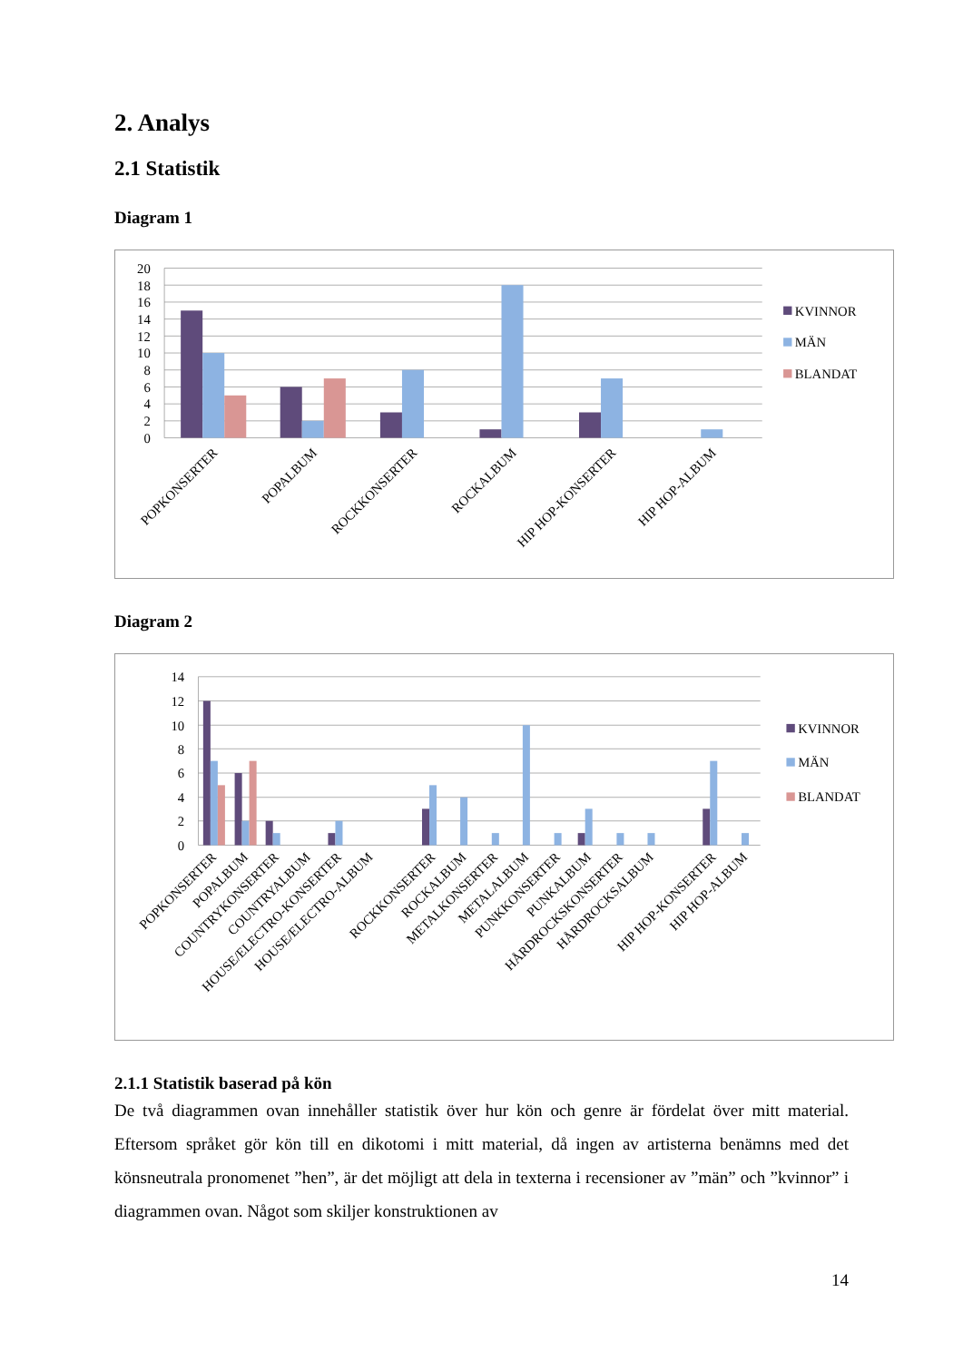2. Analys
2.1 Statistik
Diagram 1
20
18
16
14
12
10
8
6
4
2
0
POPKONSERTER
POPALBUM
ROCKKONSERTER
ROCKALBUM
HIP HOP-KONSERTER
HIP HOP-ALBUM
KVINNOR
MÄN
BLANDAT
Diagram 2
14
12
10
8
6
4
2
0
POPKONSERTER
POPALBUM
COUNTRYKONSERTER
COUNTRYALBUM
HOUSE/ELECTRO-KONSERTER
HOUSE/ELECTRO-ALBUM
ROCKKONSERTER
ROCKALBUM
METALKONSERTER
METALALBUM
PUNKKONSERTER
PUNKALBUM
HÅRDROCKSKONSERTER
HÅRDROCKSALBUM
HIP HOP-KONSERTER
HIP HOP-ALBUM
KVINNOR
MÄN
BLANDAT
2.1.1 Statistik baserad på kön
De två diagrammen ovan innehåller statistik över hur kön och genre är fördelat över mitt material. Eftersom språket gör kön till en dikotomi i mitt material, då ingen av artisterna benämns med det könsneutrala pronomenet ”hen”, är det möjligt att dela in texterna i recensioner av ”män” och ”kvinnor” i diagrammen ovan. Något som skiljer konstruktionen av
14